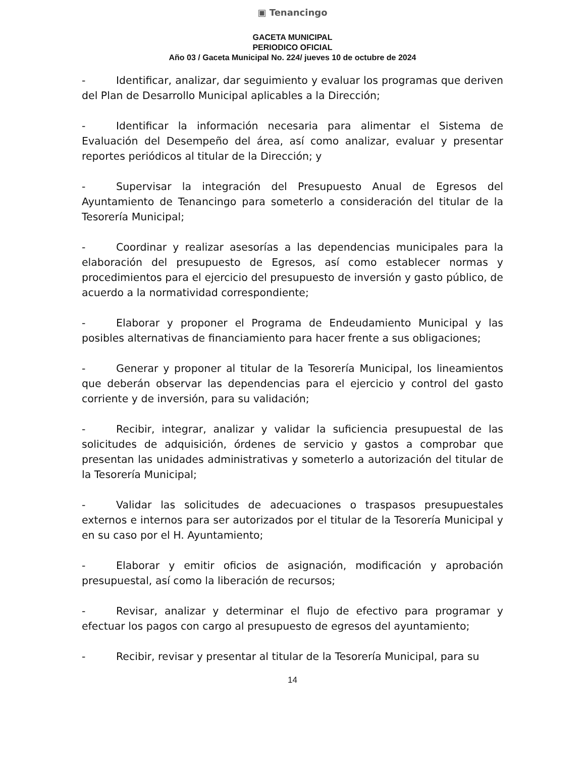▣ Tenancingo
GACETA MUNICIPAL
PERIODICO OFICIAL
Año 03 / Gaceta Municipal No. 224/ jueves 10 de octubre de 2024
- Identificar, analizar, dar seguimiento y evaluar los programas que deriven del Plan de Desarrollo Municipal aplicables a la Dirección;
- Identificar la información necesaria para alimentar el Sistema de Evaluación del Desempeño del área, así como analizar, evaluar y presentar reportes periódicos al titular de la Dirección; y
- Supervisar la integración del Presupuesto Anual de Egresos del Ayuntamiento de Tenancingo para someterlo a consideración del titular de la Tesorería Municipal;
- Coordinar y realizar asesorías a las dependencias municipales para la elaboración del presupuesto de Egresos, así como establecer normas y procedimientos para el ejercicio del presupuesto de inversión y gasto público, de acuerdo a la normatividad correspondiente;
- Elaborar y proponer el Programa de Endeudamiento Municipal y las posibles alternativas de financiamiento para hacer frente a sus obligaciones;
- Generar y proponer al titular de la Tesorería Municipal, los lineamientos que deberán observar las dependencias para el ejercicio y control del gasto corriente y de inversión, para su validación;
- Recibir, integrar, analizar y validar la suficiencia presupuestal de las solicitudes de adquisición, órdenes de servicio y gastos a comprobar que presentan las unidades administrativas y someterlo a autorización del titular de la Tesorería Municipal;
- Validar las solicitudes de adecuaciones o traspasos presupuestales externos e internos para ser autorizados por el titular de la Tesorería Municipal y en su caso por el H. Ayuntamiento;
- Elaborar y emitir oficios de asignación, modificación y aprobación presupuestal, así como la liberación de recursos;
- Revisar, analizar y determinar el flujo de efectivo para programar y efectuar los pagos con cargo al presupuesto de egresos del ayuntamiento;
- Recibir, revisar y presentar al titular de la Tesorería Municipal, para su
14